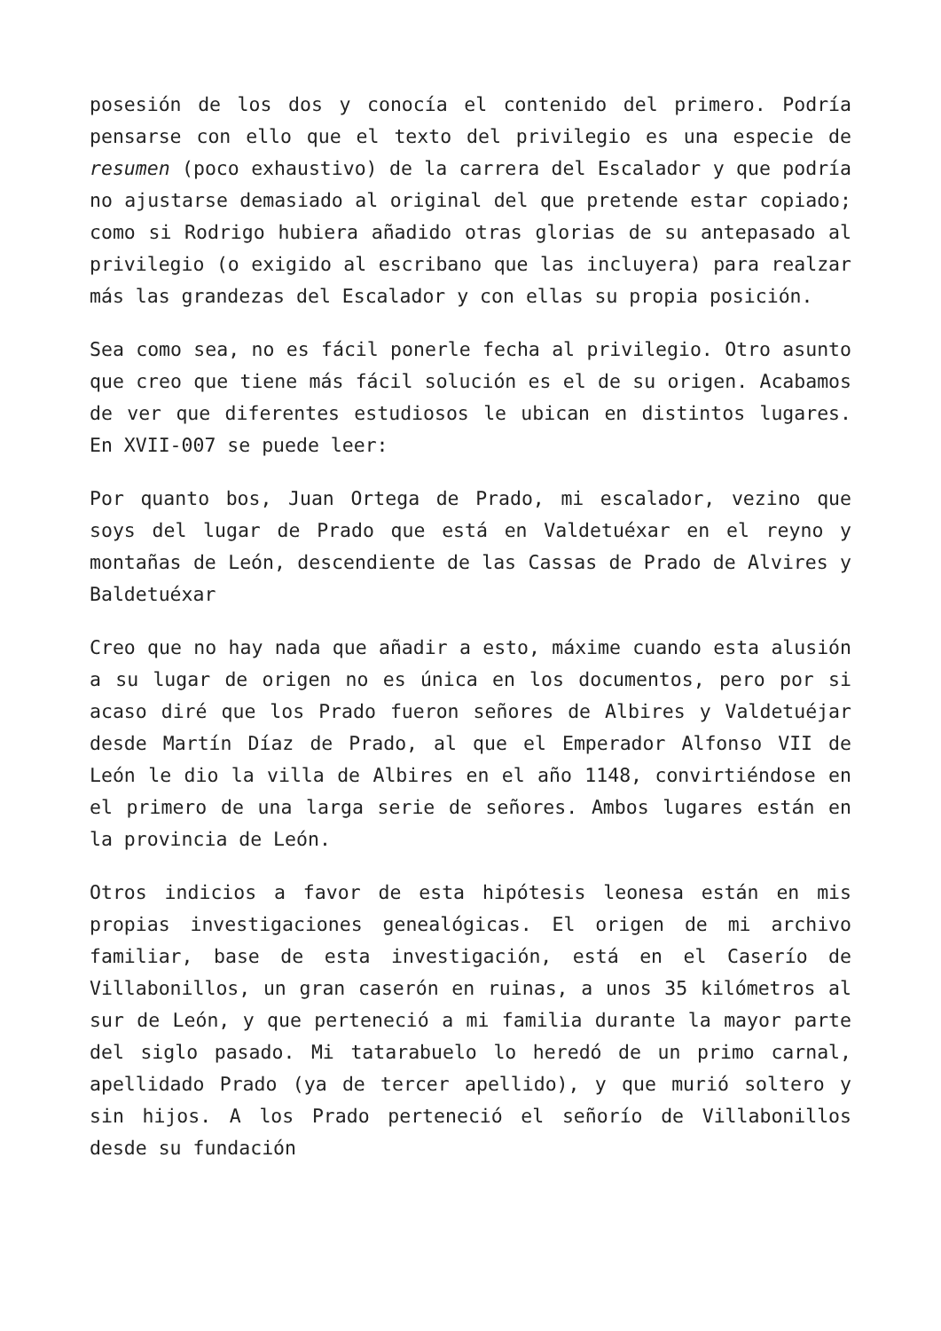posesión de los dos y conocía el contenido del primero. Podría pensarse con ello que el texto del privilegio es una especie de resumen (poco exhaustivo) de la carrera del Escalador y que podría no ajustarse demasiado al original del que pretende estar copiado; como si Rodrigo hubiera añadido otras glorias de su antepasado al privilegio (o exigido al escribano que las incluyera) para realzar más las grandezas del Escalador y con ellas su propia posición.
Sea como sea, no es fácil ponerle fecha al privilegio. Otro asunto que creo que tiene más fácil solución es el de su origen. Acabamos de ver que diferentes estudiosos le ubican en distintos lugares. En XVII-007 se puede leer:
Por quanto bos, Juan Ortega de Prado, mi escalador, vezino que soys del lugar de Prado que está en Valdetuéxar en el reyno y montañas de León, descendiente de las Cassas de Prado de Alvires y Baldetuéxar
Creo que no hay nada que añadir a esto, máxime cuando esta alusión a su lugar de origen no es única en los documentos, pero por si acaso diré que los Prado fueron señores de Albires y Valdetuéjar desde Martín Díaz de Prado, al que el Emperador Alfonso VII de León le dio la villa de Albires en el año 1148, convirtiéndose en el primero de una larga serie de señores. Ambos lugares están en la provincia de León.
Otros indicios a favor de esta hipótesis leonesa están en mis propias investigaciones genealógicas. El origen de mi archivo familiar, base de esta investigación, está en el Caserío de Villabonillos, un gran caserón en ruinas, a unos 35 kilómetros al sur de León, y que perteneció a mi familia durante la mayor parte del siglo pasado. Mi tatarabuelo lo heredó de un primo carnal, apellidado Prado (ya de tercer apellido), y que murió soltero y sin hijos. A los Prado perteneció el señorío de Villabonillos desde su fundación